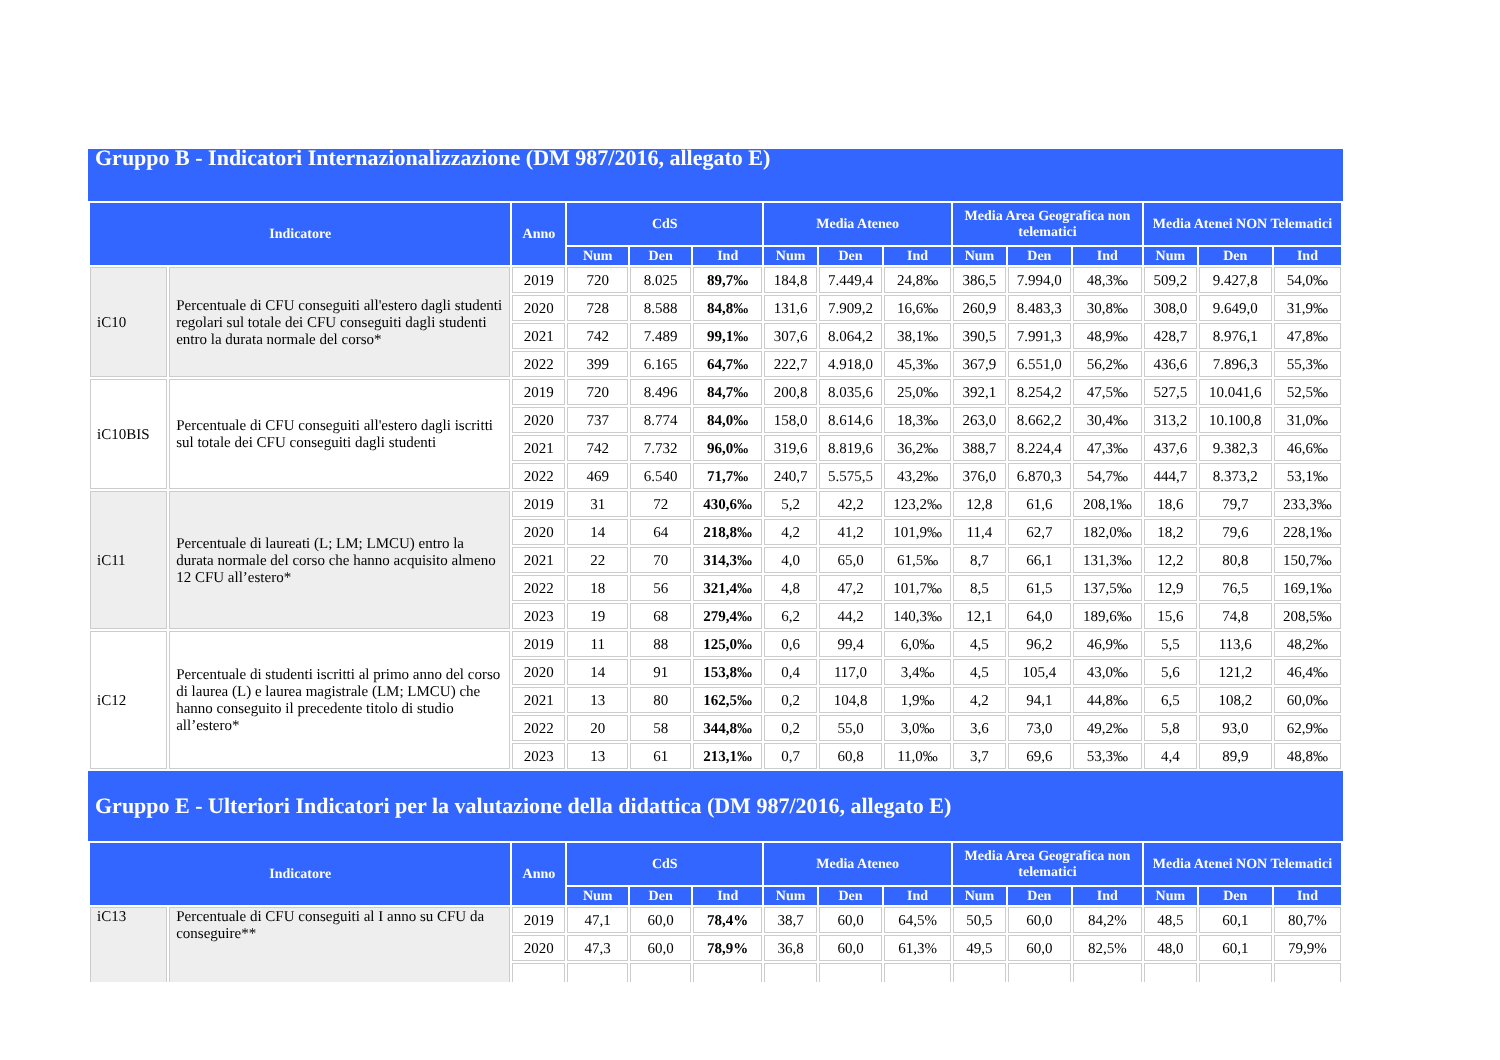Gruppo B - Indicatori Internazionalizzazione (DM 987/2016, allegato E)
| Indicatore | | Anno | CdS | | | Media Ateneo | | | Media Area Geografica non telematici | | | Media Atenei NON Telematici | | |
| --- | --- | --- | --- | --- | --- | --- | --- | --- | --- | --- | --- | --- | --- | --- |
| | | | Num | Den | Ind | Num | Den | Ind | Num | Den | Ind | Num | Den | Ind |
| iC10 | Percentuale di CFU conseguiti all'estero dagli studenti regolari sul totale dei CFU conseguiti dagli studenti entro la durata normale del corso* | 2019 | 720 | 8.025 | 89,7‰ | 184,8 | 7.449,4 | 24,8‰ | 386,5 | 7.994,0 | 48,3‰ | 509,2 | 9.427,8 | 54,0‰ |
| | | 2020 | 728 | 8.588 | 84,8‰ | 131,6 | 7.909,2 | 16,6‰ | 260,9 | 8.483,3 | 30,8‰ | 308,0 | 9.649,0 | 31,9‰ |
| | | 2021 | 742 | 7.489 | 99,1‰ | 307,6 | 8.064,2 | 38,1‰ | 390,5 | 7.991,3 | 48,9‰ | 428,7 | 8.976,1 | 47,8‰ |
| | | 2022 | 399 | 6.165 | 64,7‰ | 222,7 | 4.918,0 | 45,3‰ | 367,9 | 6.551,0 | 56,2‰ | 436,6 | 7.896,3 | 55,3‰ |
| iC10BIS | Percentuale di CFU conseguiti all'estero dagli iscritti sul totale dei CFU conseguiti dagli studenti | 2019 | 720 | 8.496 | 84,7‰ | 200,8 | 8.035,6 | 25,0‰ | 392,1 | 8.254,2 | 47,5‰ | 527,5 | 10.041,6 | 52,5‰ |
| | | 2020 | 737 | 8.774 | 84,0‰ | 158,0 | 8.614,6 | 18,3‰ | 263,0 | 8.662,2 | 30,4‰ | 313,2 | 10.100,8 | 31,0‰ |
| | | 2021 | 742 | 7.732 | 96,0‰ | 319,6 | 8.819,6 | 36,2‰ | 388,7 | 8.224,4 | 47,3‰ | 437,6 | 9.382,3 | 46,6‰ |
| | | 2022 | 469 | 6.540 | 71,7‰ | 240,7 | 5.575,5 | 43,2‰ | 376,0 | 6.870,3 | 54,7‰ | 444,7 | 8.373,2 | 53,1‰ |
| iC11 | Percentuale di laureati (L; LM; LMCU) entro la durata normale del corso che hanno acquisito almeno 12 CFU all’estero* | 2019 | 31 | 72 | 430,6‰ | 5,2 | 42,2 | 123,2‰ | 12,8 | 61,6 | 208,1‰ | 18,6 | 79,7 | 233,3‰ |
| | | 2020 | 14 | 64 | 218,8‰ | 4,2 | 41,2 | 101,9‰ | 11,4 | 62,7 | 182,0‰ | 18,2 | 79,6 | 228,1‰ |
| | | 2021 | 22 | 70 | 314,3‰ | 4,0 | 65,0 | 61,5‰ | 8,7 | 66,1 | 131,3‰ | 12,2 | 80,8 | 150,7‰ |
| | | 2022 | 18 | 56 | 321,4‰ | 4,8 | 47,2 | 101,7‰ | 8,5 | 61,5 | 137,5‰ | 12,9 | 76,5 | 169,1‰ |
| | | 2023 | 19 | 68 | 279,4‰ | 6,2 | 44,2 | 140,3‰ | 12,1 | 64,0 | 189,6‰ | 15,6 | 74,8 | 208,5‰ |
| iC12 | Percentuale di studenti iscritti al primo anno del corso di laurea (L) e laurea magistrale (LM; LMCU) che hanno conseguito il precedente titolo di studio all’estero* | 2019 | 11 | 88 | 125,0‰ | 0,6 | 99,4 | 6,0‰ | 4,5 | 96,2 | 46,9‰ | 5,5 | 113,6 | 48,2‰ |
| | | 2020 | 14 | 91 | 153,8‰ | 0,4 | 117,0 | 3,4‰ | 4,5 | 105,4 | 43,0‰ | 5,6 | 121,2 | 46,4‰ |
| | | 2021 | 13 | 80 | 162,5‰ | 0,2 | 104,8 | 1,9‰ | 4,2 | 94,1 | 44,8‰ | 6,5 | 108,2 | 60,0‰ |
| | | 2022 | 20 | 58 | 344,8‰ | 0,2 | 55,0 | 3,0‰ | 3,6 | 73,0 | 49,2‰ | 5,8 | 93,0 | 62,9‰ |
| | | 2023 | 13 | 61 | 213,1‰ | 0,7 | 60,8 | 11,0‰ | 3,7 | 69,6 | 53,3‰ | 4,4 | 89,9 | 48,8‰ |
Gruppo E - Ulteriori Indicatori per la valutazione della didattica (DM 987/2016, allegato E)
| Indicatore | | Anno | CdS | | | Media Ateneo | | | Media Area Geografica non telematici | | | Media Atenei NON Telematici | | |
| --- | --- | --- | --- | --- | --- | --- | --- | --- | --- | --- | --- | --- | --- | --- |
| | | | Num | Den | Ind | Num | Den | Ind | Num | Den | Ind | Num | Den | Ind |
| iC13 | Percentuale di CFU conseguiti al I anno su CFU da conseguire** | 2019 | 47,1 | 60,0 | 78,4% | 38,7 | 60,0 | 64,5% | 50,5 | 60,0 | 84,2% | 48,5 | 60,1 | 80,7% |
| | | 2020 | 47,3 | 60,0 | 78,9% | 36,8 | 60,0 | 61,3% | 49,5 | 60,0 | 82,5% | 48,0 | 60,1 | 79,9% |